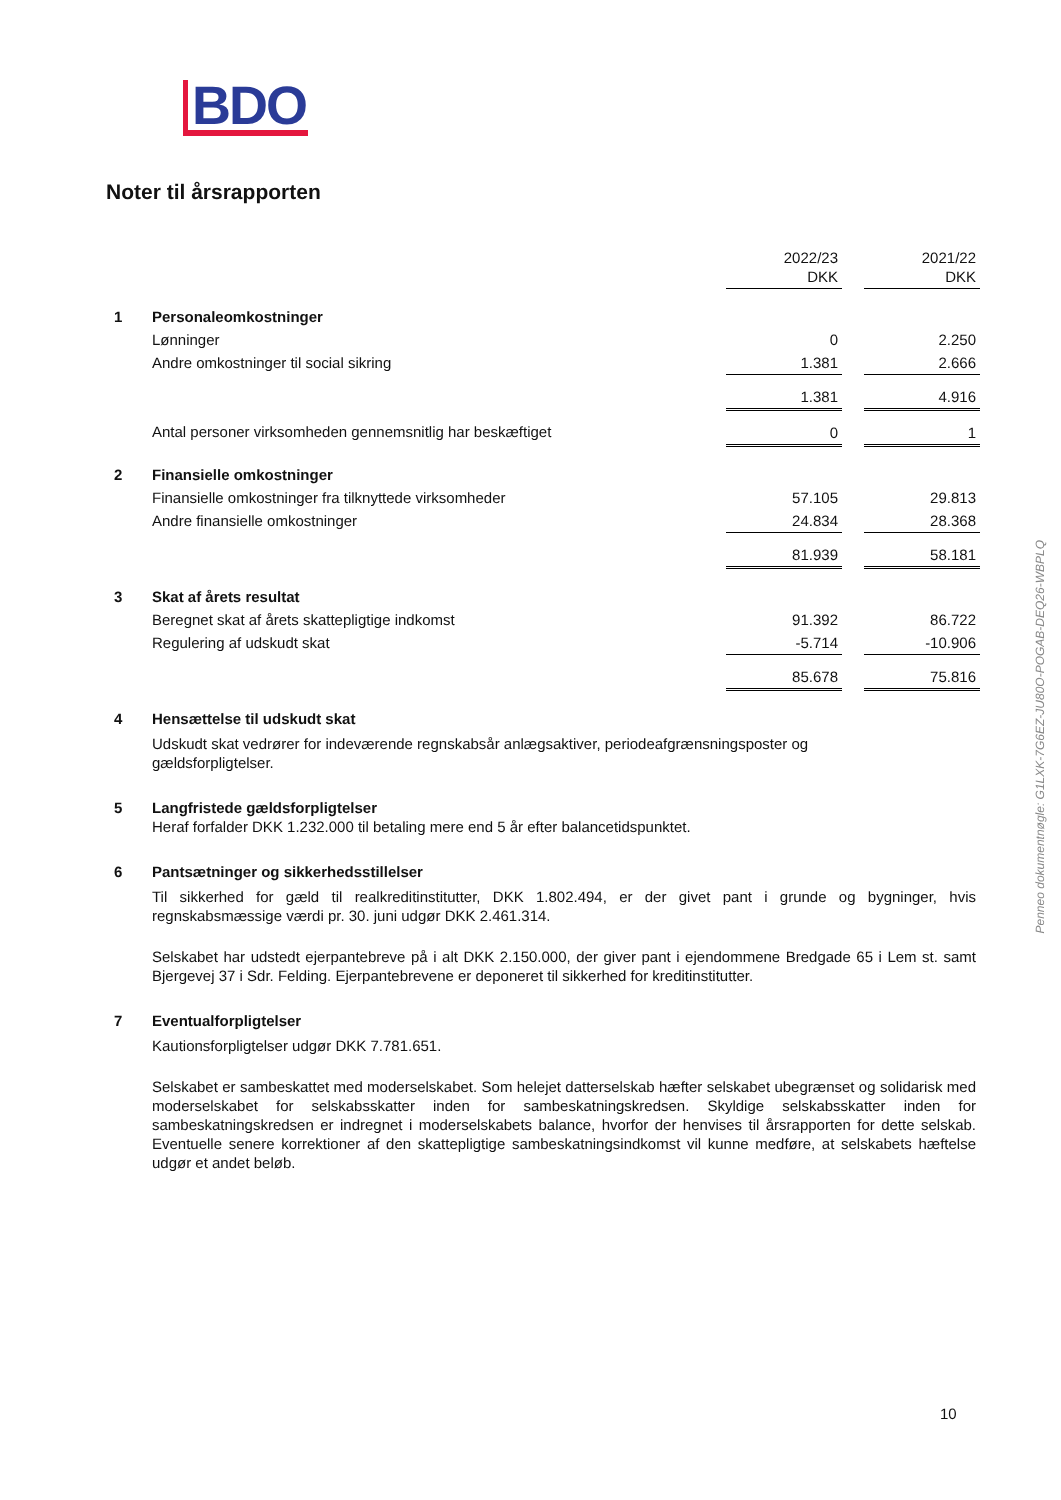BDO
Noter til årsrapporten
| | | 2022/23 DKK | | 2021/22 DKK |
| 1 | Personaleomkostninger | | | |
| | Lønninger | 0 | | 2.250 |
| | Andre omkostninger til social sikring | 1.381 | | 2.666 |
| | | 1.381 | | 4.916 |
| | Antal personer virksomheden gennemsnitlig har beskæftiget | 0 | | 1 |
| 2 | Finansielle omkostninger | | | |
| | Finansielle omkostninger fra tilknyttede virksomheder | 57.105 | | 29.813 |
| | Andre finansielle omkostninger | 24.834 | | 28.368 |
| | | 81.939 | | 58.181 |
| 3 | Skat af årets resultat | | | |
| | Beregnet skat af årets skattepligtige indkomst | 91.392 | | 86.722 |
| | Regulering af udskudt skat | -5.714 | | -10.906 |
| | | 85.678 | | 75.816 |
| 4 | Hensættelse til udskudt skat Udskudt skat vedrører for indeværende regnskabsår anlægsaktiver, periodeafgrænsningsposter og gældsforpligtelser. | | | |
| 5 | Langfristede gældsforpligtelser Heraf forfalder DKK 1.232.000 til betaling mere end 5 år efter balancetidspunktet. | | | |
| 6 | Pantsætninger og sikkerhedsstillelser Til sikkerhed for gæld til realkreditinstitutter, DKK 1.802.494, er der givet pant i grunde og bygninger, hvis regnskabsmæssige værdi pr. 30. juni udgør DKK 2.461.314. Selskabet har udstedt ejerpantebreve på i alt DKK 2.150.000, der giver pant i ejendommene Bredgade 65 i Lem st. samt Bjergevej 37 i Sdr. Felding. Ejerpantebrevene er deponeret til sikkerhed for kreditinstitutter. | | | |
| 7 | Eventualforpligtelser Kautionsforpligtelser udgør DKK 7.781.651. Selskabet er sambeskattet med moderselskabet. Som helejet datterselskab hæfter selskabet ubegrænset og solidarisk med moderselskabet for selskabsskatter inden for sambeskatningskredsen. Skyldige selskabsskatter inden for sambeskatningskredsen er indregnet i moderselskabets balance, hvorfor der henvises til årsrapporten for dette selskab. Eventuelle senere korrektioner af den skattepligtige sambeskatningsindkomst vil kunne medføre, at selskabets hæftelse udgør et andet beløb. | | | |
Penneo dokumentnøgle: G1LXK-7G6EZ-JU80O-POGAB-DEQ26-WBPLQ
10